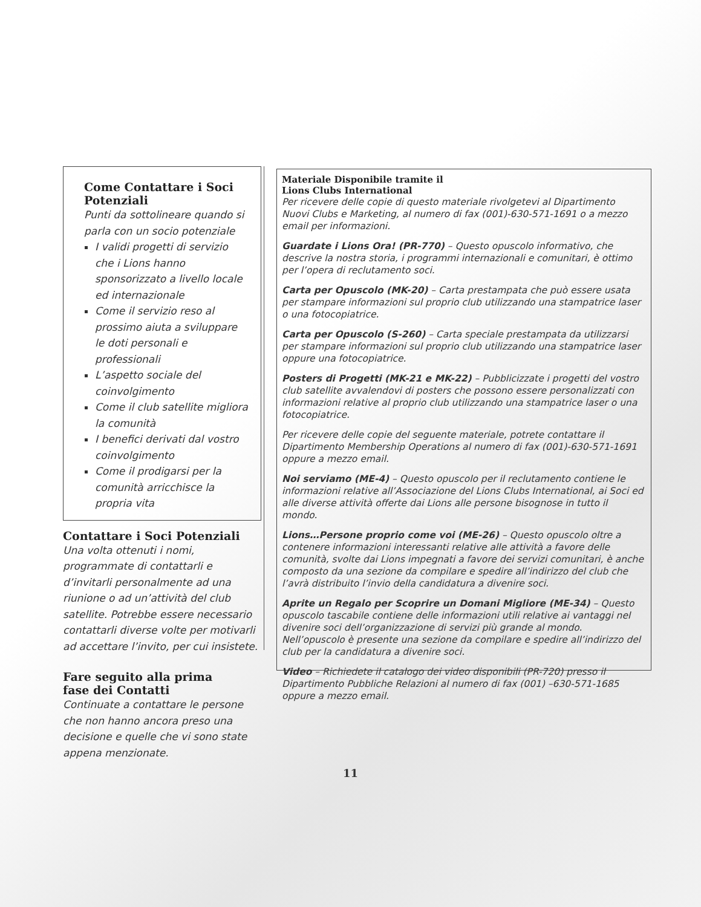Come Contattare i Soci Potenziali
Punti da sottolineare quando si parla con un socio potenziale
I validi progetti di servizio che i Lions hanno sponsorizzato a livello locale ed internazionale
Come il servizio reso al prossimo aiuta a sviluppare le doti personali e professionali
L’aspetto sociale del coinvolgimento
Come il club satellite migliora la comunità
I benefici derivati dal vostro coinvolgimento
Come il prodigarsi per la comunità arricchisce la propria vita
Contattare i Soci Potenziali
Una volta ottenuti i nomi, programmate di contattarli e d’invitarli personalmente ad una riunione o ad un’attività del club satellite. Potrebbe essere necessario contattarli diverse volte per motivarli ad accettare l’invito, per cui insistete.
Fare seguito alla prima
fase dei Contatti
Continuate a contattare le persone che non hanno ancora preso una decisione e quelle che vi sono state appena menzionate.
Materiale Disponibile tramite il
Lions Clubs International
Per ricevere delle copie di questo materiale rivolgetevi al Dipartimento Nuovi Clubs e Marketing, al numero di fax (001)-630-571-1691 o a mezzo email per informazioni.
Guardate i Lions Ora! (PR-770) – Questo opuscolo informativo, che descrive la nostra storia, i programmi internazionali e comunitari, è ottimo per l’opera di reclutamento soci.
Carta per Opuscolo (MK-20) – Carta prestampata che può essere usata per stampare informazioni sul proprio club utilizzando una stampatrice laser o una fotocopiatrice.
Carta per Opuscolo (S-260) – Carta speciale prestampata da utilizzarsi per stampare informazioni sul proprio club utilizzando una stampatrice laser oppure una fotocopiatrice.
Posters di Progetti (MK-21 e MK-22) – Pubblicizzate i progetti del vostro club satellite avvalendovi di posters che possono essere personalizzati con informazioni relative al proprio club utilizzando una stampatrice laser o una fotocopiatrice.
Per ricevere delle copie del seguente materiale, potrete contattare il Dipartimento Membership Operations al numero di fax (001)-630-571-1691 oppure a mezzo email.
Noi serviamo (ME-4) – Questo opuscolo per il reclutamento contiene le informazioni relative all’Associazione del Lions Clubs International, ai Soci ed alle diverse attività offerte dai Lions alle persone bisognose in tutto il mondo.
Lions…Persone proprio come voi (ME-26) – Questo opuscolo oltre a contenere informazioni interessanti relative alle attività a favore delle comunità, svolte dai Lions impegnati a favore dei servizi comunitari, è anche composto da una sezione da compilare e spedire all’indirizzo del club che l’avrà distribuito l’invio della candidatura a divenire soci.
Aprite un Regalo per Scoprire un Domani Migliore (ME-34) – Questo opuscolo tascabile contiene delle informazioni utili relative ai vantaggi nel divenire soci dell’organizzazione di servizi più grande al mondo. Nell’opuscolo è presente una sezione da compilare e spedire all’indirizzo del club per la candidatura a divenire soci.
Video – Richiedete il catalogo dei video disponibili (PR-720) presso il Dipartimento Pubbliche Relazioni al numero di fax (001) –630-571-1685 oppure a mezzo email.
11